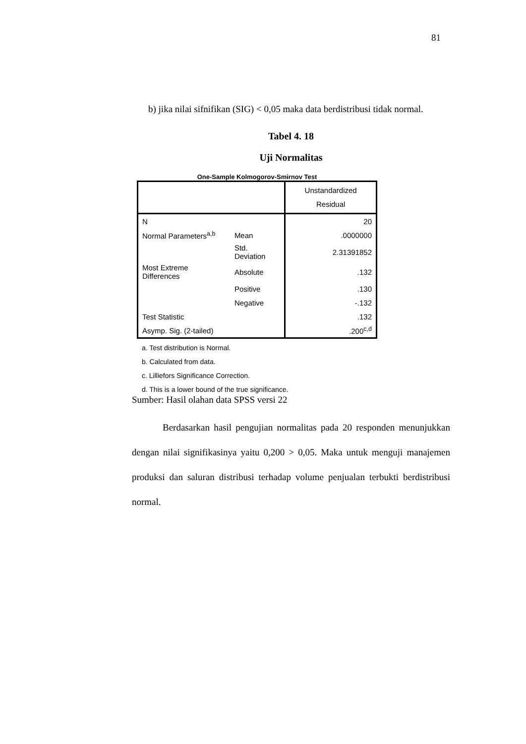81
b) jika nilai sifnifikan (SIG) < 0,05 maka data berdistribusi tidak normal.
Tabel 4. 18
Uji Normalitas
One-Sample Kolmogorov-Smirnov Test
| | | Unstandardized Residual |
| N | | 20 |
| Normal Parameters<sup>a,b</sup> | Mean | .0000000 |
| | Std. Deviation | 2.31391852 |
| Most Extreme Differences | Absolute | .132 |
| | Positive | .130 |
| | Negative | -.132 |
| Test Statistic | | .132 |
| Asymp. Sig. (2-tailed) | | .200<sup>c,d</sup> |
a. Test distribution is Normal.
b. Calculated from data.
c. Lilliefors Significance Correction.
d. This is a lower bound of the true significance.
Sumber: Hasil olahan data SPSS versi 22
Berdasarkan hasil pengujian normalitas pada 20 responden menunjukkan dengan nilai signifikasinya yaitu 0,200 > 0,05. Maka untuk menguji manajemen produksi dan saluran distribusi terhadap volume penjualan terbukti berdistribusi normal.